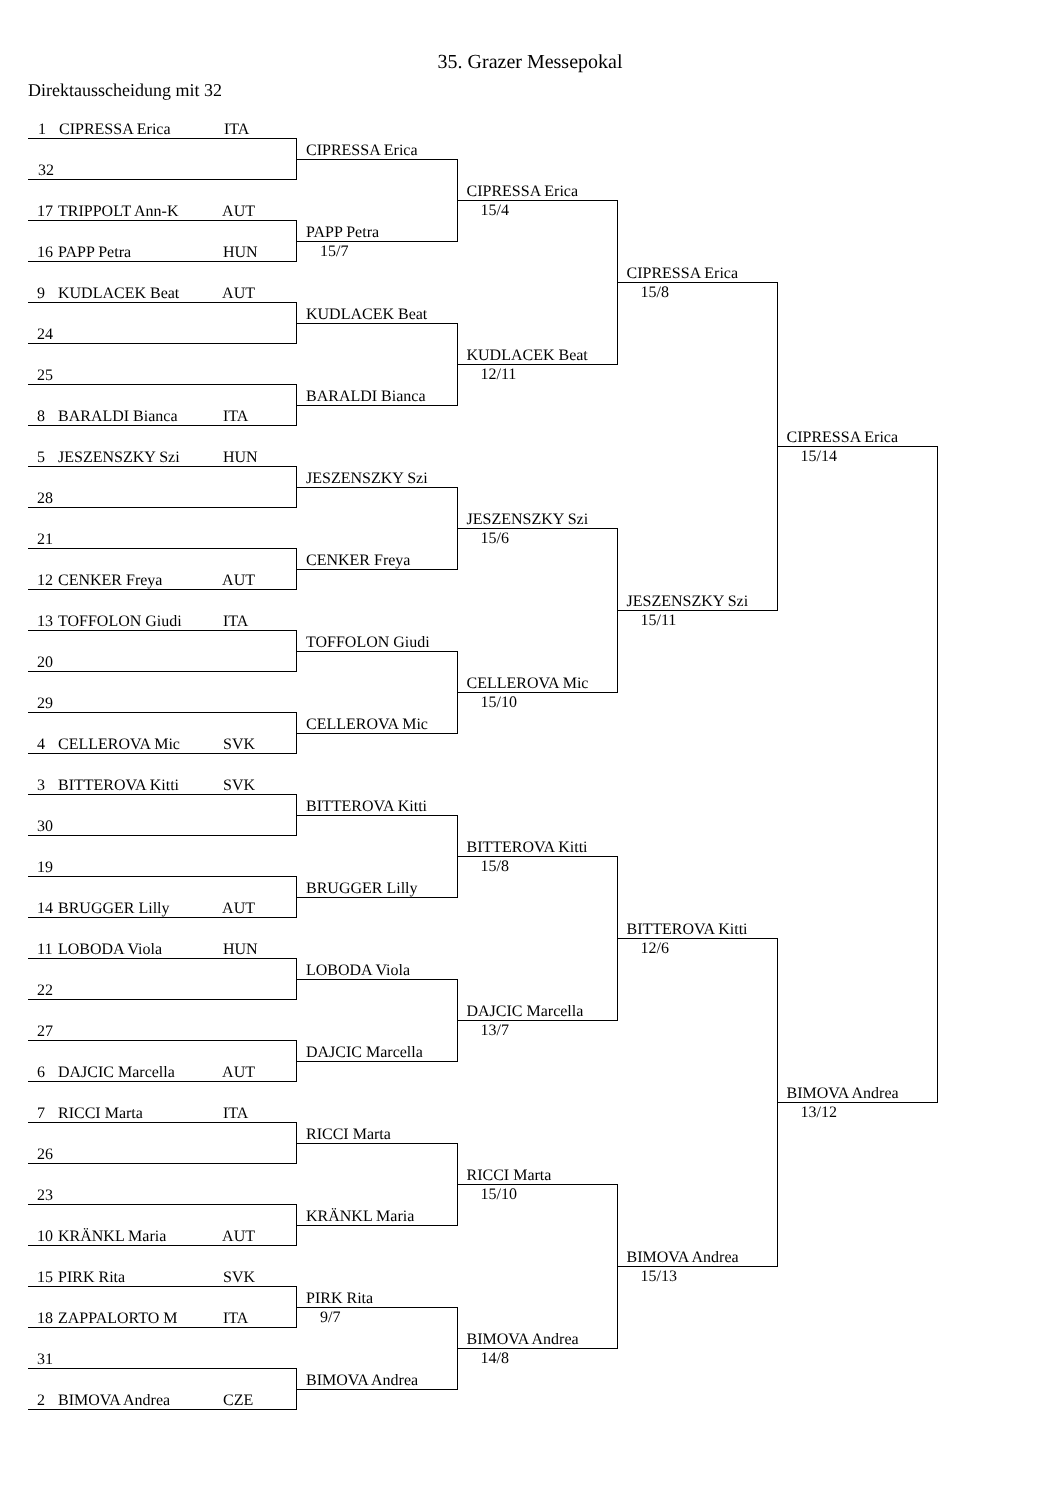35. Grazer Messepokal
Direktausscheidung mit 32
| 1 CIPRESSA Erica ITA | | | | |
| | CIPRESSA Erica | | | |
| 32 | | | | |
| | | CIPRESSA Erica | | |
| 17 TRIPPOLT Ann-K AUT | | 15/4 | | |
| | PAPP Petra | | | |
| 16 PAPP Petra HUN | 15/7 | | | |
| | | | CIPRESSA Erica | |
| 9 KUDLACEK Beat AUT | | | 15/8 | |
| | KUDLACEK Beat | | | |
| 24 | | | | |
| | | KUDLACEK Beat | | |
| 25 | | 12/11 | | |
| | BARALDI Bianca | | | |
| 8 BARALDI Bianca ITA | | | | |
| | | | | CIPRESSA Erica |
| 5 JESZENSZKY Szi HUN | | | | 15/14 |
| | JESZENSZKY Szi | | | |
| 28 | | | | |
| | | JESZENSZKY Szi | | |
| 21 | | 15/6 | | |
| | CENKER Freya | | | |
| 12 CENKER Freya AUT | | | | |
| | | | JESZENSZKY Szi | |
| 13 TOFFOLON Giudi ITA | | | 15/11 | |
| | TOFFOLON Giudi | | | |
| 20 | | | | |
| | | CELLEROVA Mic | | |
| 29 | | 15/10 | | |
| | CELLEROVA Mic | | | |
| 4 CELLEROVA Mic SVK | | | | |
| 3 BITTEROVA Kitti SVK | | | | |
| | BITTEROVA Kitti | | | |
| 30 | | | | |
| | | BITTEROVA Kitti | | |
| 19 | | 15/8 | | |
| | BRUGGER Lilly | | | |
| 14 BRUGGER Lilly AUT | | | | |
| | | | BITTEROVA Kitti | |
| 11 LOBODA Viola HUN | | | 12/6 | |
| | LOBODA Viola | | | |
| 22 | | | | |
| | | DAJCIC Marcella | | |
| 27 | | 13/7 | | |
| | DAJCIC Marcella | | | |
| 6 DAJCIC Marcella AUT | | | | |
| | | | | BIMOVA Andrea |
| 7 RICCI Marta ITA | | | | 13/12 |
| | RICCI Marta | | | |
| 26 | | | | |
| | | RICCI Marta | | |
| 23 | | 15/10 | | |
| | KRÄNKL Maria | | | |
| 10 KRÄNKL Maria AUT | | | | |
| | | | BIMOVA Andrea | |
| 15 PIRK Rita SVK | | | 15/13 | |
| | PIRK Rita | | | |
| 18 ZAPPALORTO M ITA | 9/7 | | | |
| | | BIMOVA Andrea | | |
| 31 | | 14/8 | | |
| | BIMOVA Andrea | | | |
| 2 BIMOVA Andrea CZE | | | | |